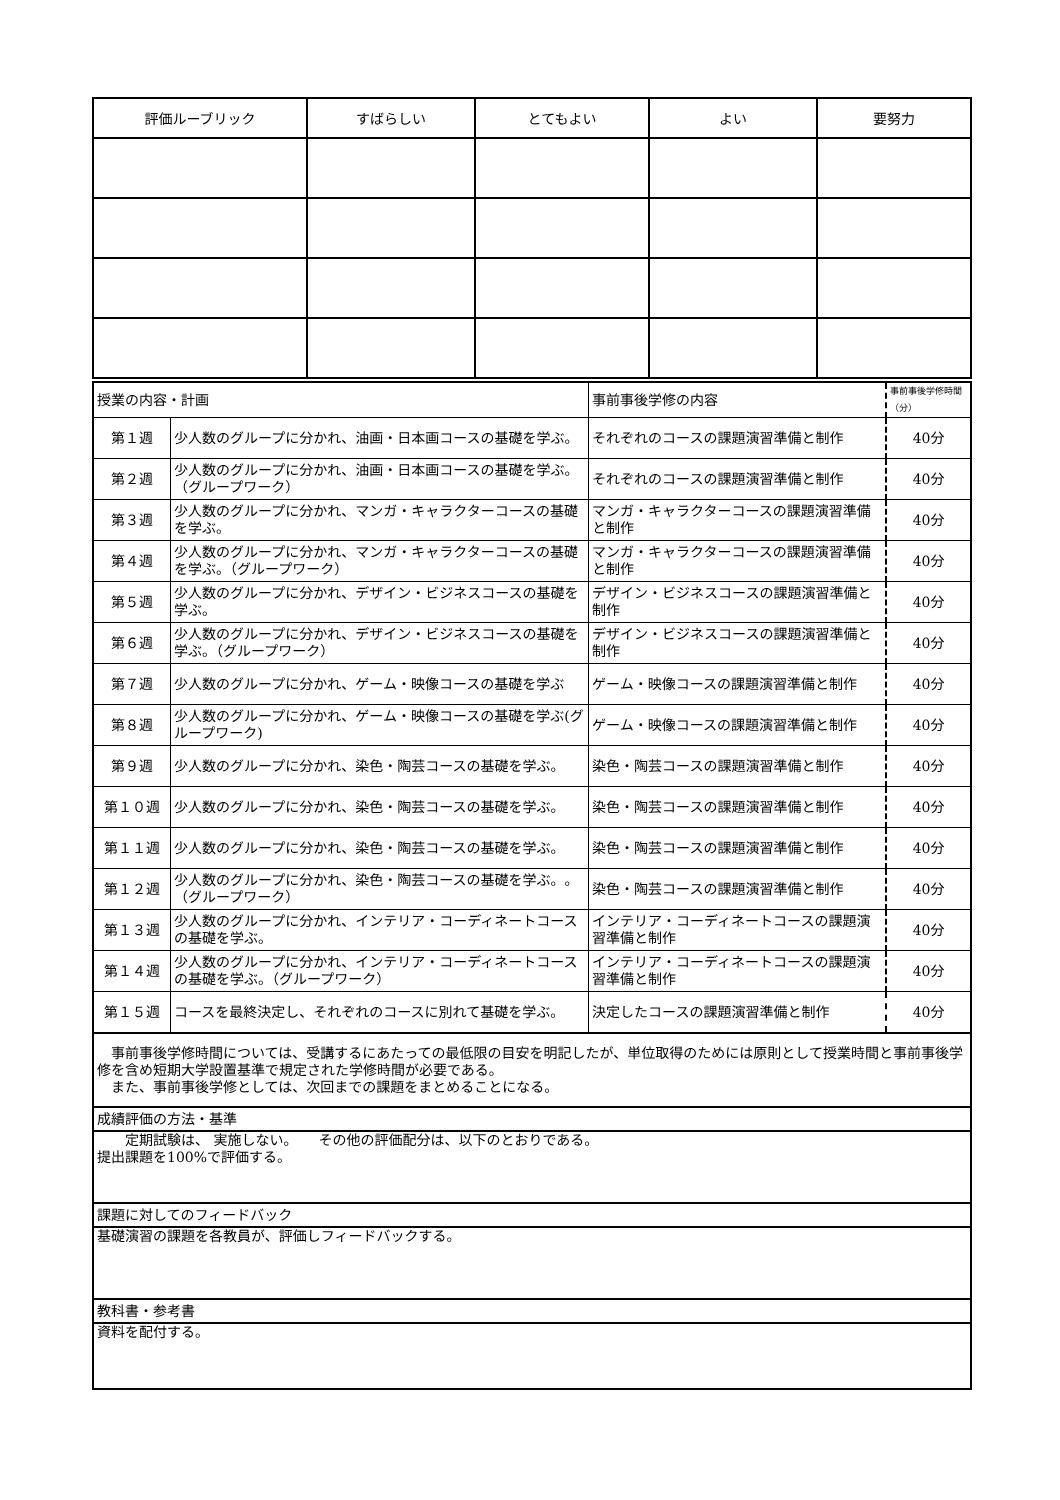| 評価ルーブリック | すばらしい | とてもよい | よい | 要努力 |
| 授業の内容・計画 | | 事前事後学修の内容 | 事前事後学修時間（分） |
| 第１週 | 少人数のグループに分かれ、油画・日本画コースの基礎を学ぶ。 | それぞれのコースの課題演習準備と制作 | 40分 |
| 第２週 | 少人数のグループに分かれ、油画・日本画コースの基礎を学ぶ。（グループワーク） | それぞれのコースの課題演習準備と制作 | 40分 |
| 第３週 | 少人数のグループに分かれ、マンガ・キャラクターコースの基礎を学ぶ。 | マンガ・キャラクターコースの課題演習準備と制作 | 40分 |
| 第４週 | 少人数のグループに分かれ、マンガ・キャラクターコースの基礎を学ぶ。（グループワーク） | マンガ・キャラクターコースの課題演習準備と制作 | 40分 |
| 第５週 | 少人数のグループに分かれ、デザイン・ビジネスコースの基礎を学ぶ。 | デザイン・ビジネスコースの課題演習準備と制作 | 40分 |
| 第６週 | 少人数のグループに分かれ、デザイン・ビジネスコースの基礎を学ぶ。（グループワーク） | デザイン・ビジネスコースの課題演習準備と制作 | 40分 |
| 第７週 | 少人数のグループに分かれ、ゲーム・映像コースの基礎を学ぶ | ゲーム・映像コースの課題演習準備と制作 | 40分 |
| 第８週 | 少人数のグループに分かれ、ゲーム・映像コースの基礎を学ぶ(グループワーク) | ゲーム・映像コースの課題演習準備と制作 | 40分 |
| 第９週 | 少人数のグループに分かれ、染色・陶芸コースの基礎を学ぶ。 | 染色・陶芸コースの課題演習準備と制作 | 40分 |
| 第１０週 | 少人数のグループに分かれ、染色・陶芸コースの基礎を学ぶ。 | 染色・陶芸コースの課題演習準備と制作 | 40分 |
| 第１１週 | 少人数のグループに分かれ、染色・陶芸コースの基礎を学ぶ。 | 染色・陶芸コースの課題演習準備と制作 | 40分 |
| 第１２週 | 少人数のグループに分かれ、染色・陶芸コースの基礎を学ぶ。。（グループワーク） | 染色・陶芸コースの課題演習準備と制作 | 40分 |
| 第１３週 | 少人数のグループに分かれ、インテリア・コーディネートコースの基礎を学ぶ。 | インテリア・コーディネートコースの課題演習準備と制作 | 40分 |
| 第１４週 | 少人数のグループに分かれ、インテリア・コーディネートコースの基礎を学ぶ。（グループワーク） | インテリア・コーディネートコースの課題演習準備と制作 | 40分 |
| 第１５週 | コースを最終決定し、それぞれのコースに別れて基礎を学ぶ。 | 決定したコースの課題演習準備と制作 | 40分 |
| 事前事後学修時間については、受講するにあたっての最低限の目安を明記したが、単位取得のためには原則として授業時間と事前事後学修を含め短期大学設置基準で規定された学修時間が必要である。 また、事前事後学修としては、次回までの課題をまとめることになる。 | | | |
| 成績評価の方法・基準 | | | |
| 定期試験は、 実施しない。 その他の評価配分は、以下のとおりである。 提出課題を100%で評価する。 | | | |
| 課題に対してのフィードバック | | | |
| 基礎演習の課題を各教員が、評価しフィードバックする。 | | | |
| 教科書・参考書 | | | |
| 資料を配付する。 | | | |